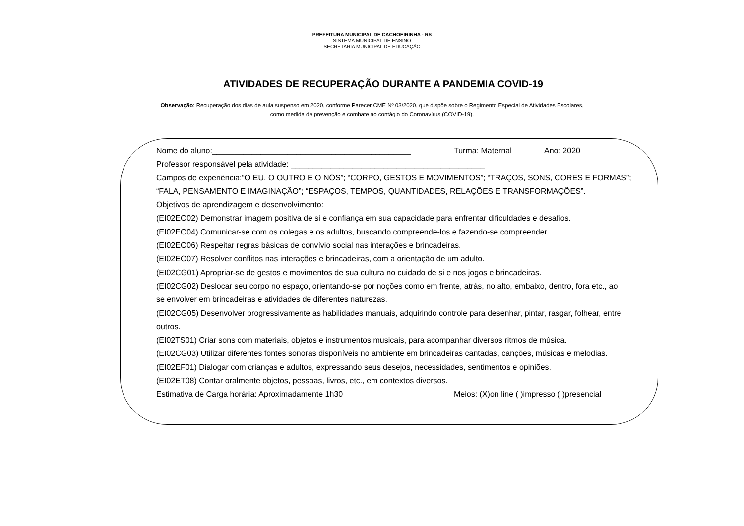PREFEITURA MUNICIPAL DE CACHOEIRINHA - RS
SISTEMA MUNICIPAL DE ENSINO
SECRETARIA MUNICIPAL DE EDUCAÇÃO
ATIVIDADES DE RECUPERAÇÃO DURANTE A PANDEMIA COVID-19
Observação: Recuperação dos dias de aula suspenso em 2020, conforme Parecer CME Nº 03/2020, que dispõe sobre o Regimento Especial de Atividades Escolares,
como medida de prevenção e combate ao contágio do Coronavírus (COVID-19).
Nome do aluno:_____________________________________________ Turma: Maternal Ano: 2020
Professor responsável pela atividade: ____________________________________________
Campos de experiência:“O EU, O OUTRO E O NÓS”; “CORPO, GESTOS E MOVIMENTOS”; “TRAÇOS, SONS, CORES E FORMAS”; “FALA, PENSAMENTO E IMAGINAÇÃO”; “ESPAÇOS, TEMPOS, QUANTIDADES, RELAÇÕES E TRANSFORMAÇÕES”.
Objetivos de aprendizagem e desenvolvimento:
(EI02EO02) Demonstrar imagem positiva de si e confiança em sua capacidade para enfrentar dificuldades e desafios.
(EI02EO04) Comunicar-se com os colegas e os adultos, buscando compreende-los e fazendo-se compreender.
(EI02EO06) Respeitar regras básicas de convívio social nas interações e brincadeiras.
(EI02EO07) Resolver conflitos nas interações e brincadeiras, com a orientação de um adulto.
(EI02CG01) Apropriar-se de gestos e movimentos de sua cultura no cuidado de si e nos jogos e brincadeiras.
(EI02CG02) Deslocar seu corpo no espaço, orientando-se por noções como em frente, atrás, no alto, embaixo, dentro, fora etc., ao se envolver em brincadeiras e atividades de diferentes naturezas.
(EI02CG05) Desenvolver progressivamente as habilidades manuais, adquirindo controle para desenhar, pintar, rasgar, folhear, entre outros.
(EI02TS01) Criar sons com materiais, objetos e instrumentos musicais, para acompanhar diversos ritmos de música.
(EI02CG03) Utilizar diferentes fontes sonoras disponíveis no ambiente em brincadeiras cantadas, canções, músicas e melodias.
(EI02EF01) Dialogar com crianças e adultos, expressando seus desejos, necessidades, sentimentos e opiniões.
(EI02ET08) Contar oralmente objetos, pessoas, livros, etc., em contextos diversos.
Estimativa de Carga horária: Aproximadamente 1h30 Meios: (X)on line ( )impresso ( )presencial